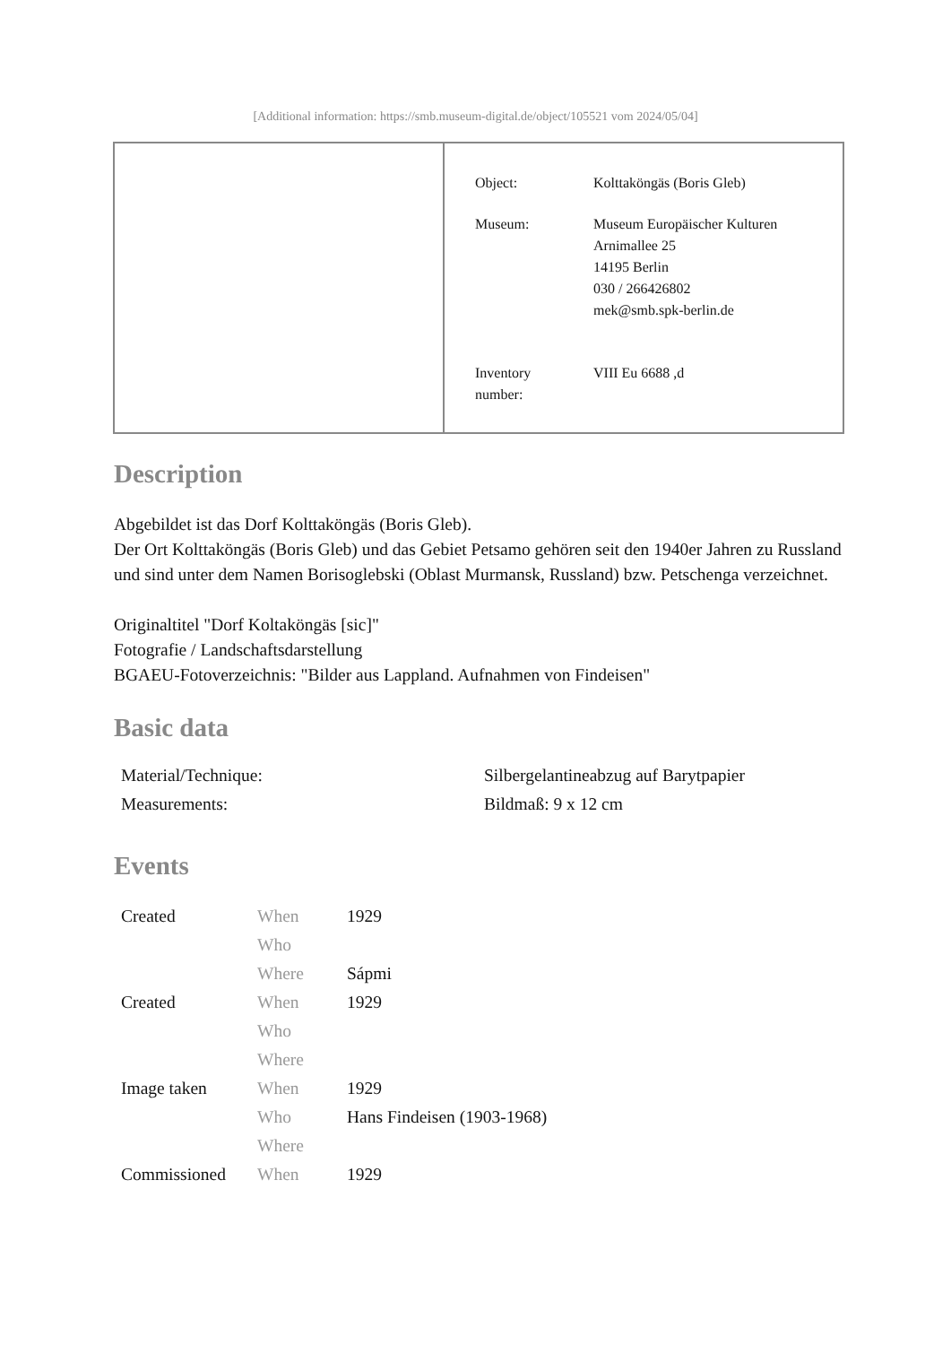[Additional information: https://smb.museum-digital.de/object/105521 vom 2024/05/04]
| Object: | Kolttaköngäs (Boris Gleb) |
| Museum: | Museum Europäischer Kulturen Arnimallee 25 14195 Berlin 030 / 266426802 mek@smb.spk-berlin.de |
| Inventory number: | VIII Eu 6688 ,d |
Description
Abgebildet ist das Dorf Kolttaköngäs (Boris Gleb).
Der Ort Kolttaköngäs (Boris Gleb) und das Gebiet Petsamo gehören seit den 1940er Jahren zu Russland und sind unter dem Namen Borisoglebski (Oblast Murmansk, Russland) bzw. Petschenga verzeichnet.
Originaltitel "Dorf Koltaköngäs [sic]"
Fotografie / Landschaftsdarstellung
BGAEU-Fotoverzeichnis: "Bilder aus Lappland. Aufnahmen von Findeisen"
Basic data
| Material/Technique: | Silbergelantineabzug auf Barytpapier |
| Measurements: | Bildmaß: 9 x 12 cm |
Events
| Created | When | 1929 |
| | Who | |
| | Where | Sápmi |
| Created | When | 1929 |
| | Who | |
| | Where | |
| Image taken | When | 1929 |
| | Who | Hans Findeisen (1903-1968) |
| | Where | |
| Commissioned | When | 1929 |